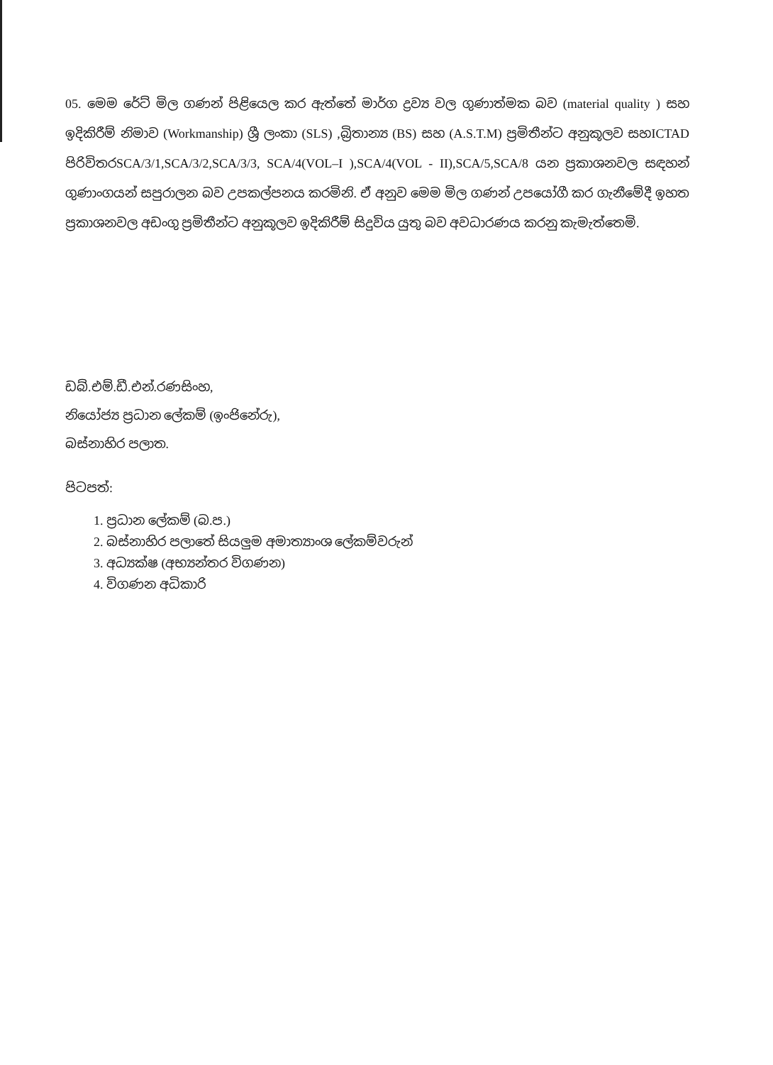05. මෙම රේට් මිල ගණන් පිළියෙල කර ඇත්තේ මාර්ග ද්‍රව්‍ය වල ගුණාත්මක බව (material quality ) සහ ඉදිකිරීම් නිමාව (Workmanship) ශ්‍රී ලංකා (SLS) ,බ්‍රිතාන්‍ය (BS) සහ (A.S.T.M) ප්‍රමිතීන්ට අනුකූලව සහICTAD පිරිවිතරSCA/3/1,SCA/3/2,SCA/3/3, SCA/4(VOL–I ),SCA/4(VOL - II),SCA/5,SCA/8 යන ප්‍රකාශනවල සඳහන් ගුණාංගයන් සපුරාලන බව උපකල්පනය කරමිනි. ඒ අනුව මෙම මිල ගණන් උපයෝගී කර ගැනීමේදී ඉහත ප්‍රකාශනවල අඩංගු ප්‍රමිතීන්ට අනුකූලව ඉදිකිරීම් සිදුවිය යුතු බව අවධාරණය කරනු කැමැත්තෙමි.
ඩබ්.එම්.ඩී.එන්.රණසිංහ,
නියෝජ්‍ය ප්‍රධාන ලේකම් (ඉංජිනේරු),
බස්නාහිර පලාත.
පිටපත්:
1. ප්‍රධාන ලේකම් (බ.ප.)
2. බස්නාහිර පලාතේ සියලුම අමාත්‍යාංශ ලේකම්වරුන්
3. අධ්‍යක්ෂ (අභ්‍යන්තර විගණන)
4. විගණන අධිකාරි